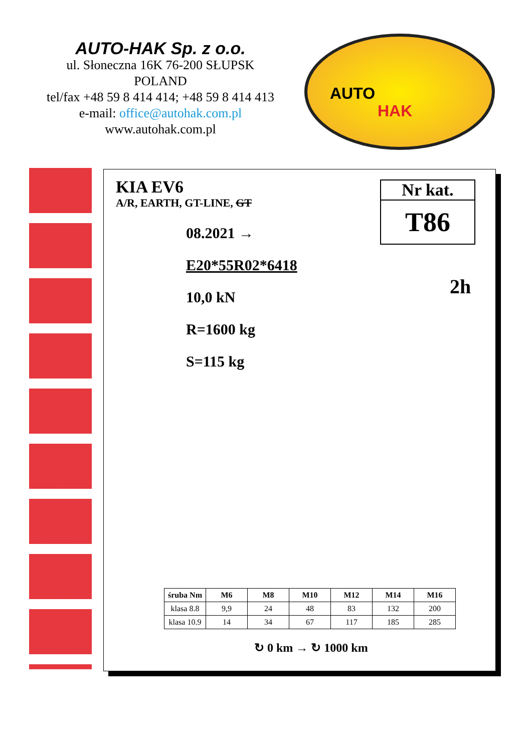AUTO-HAK Sp. z o.o.
ul. Słoneczna 16K 76-200 SŁUPSK
POLAND
tel/fax +48 59 8 414 414; +48 59 8 414 413
e-mail: office@autohak.com.pl
www.autohak.com.pl
AUTO
HAK
KIA EV6
A/R, EARTH, GT-LINE, GT
08.2021 →
E20*55R02*6418
10,0 kN
R=1600 kg
S=115 kg
Nr kat.
T86
2h
| śruba Nm | M6 | M8 | M10 | M12 | M14 | M16 |
| --- | --- | --- | --- | --- | --- | --- |
| klasa 8.8 | 9,9 | 24 | 48 | 83 | 132 | 200 |
| klasa 10.9 | 14 | 34 | 67 | 117 | 185 | 285 |
↻ 0 km → ↻ 1000 km